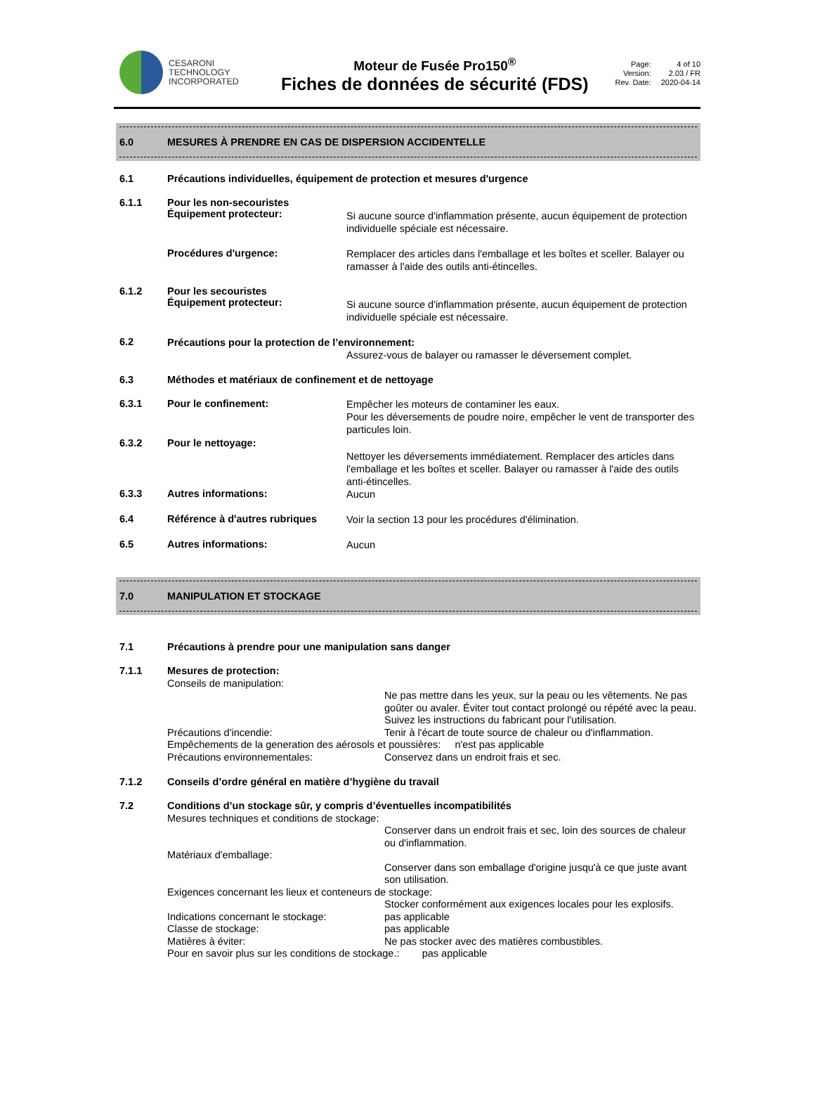CESARONI
TECHNOLOGY
INCORPORATED
Moteur de Fusée Pro150<sup>®</sup>
Fiches de données de sécurité (FDS)
Page: 4 of 10 Version: 2.03 / FR Rev. Date: 2020-04-14
6.0 MESURES À PRENDRE EN CAS DE DISPERSION ACCIDENTELLE
6.1 Précautions individuelles, équipement de protection et mesures d'urgence
6.1.1 Pour les non-secouristes
Équipement protecteur:
Si aucune source d'inflammation présente, aucun équipement de protection individuelle spéciale est nécessaire.
Procédures d'urgence:
Remplacer des articles dans l'emballage et les boîtes et sceller. Balayer ou ramasser à l'aide des outils anti-étincelles.
6.1.2 Pour les secouristes
Équipement protecteur:
Si aucune source d'inflammation présente, aucun équipement de protection individuelle spéciale est nécessaire.
6.2
Précautions pour la protection de l’environnement:
Assurez-vous de balayer ou ramasser le déversement complet.
6.3 Méthodes et matériaux de confinement et de nettoyage
6.3.1 Pour le confinement:
Empêcher les moteurs de contaminer les eaux.
Pour les déversements de poudre noire, empêcher le vent de transporter des particules loin.
6.3.2 Pour le nettoyage:
Nettoyer les déversements immédiatement. Remplacer des articles dans l'emballage et les boîtes et sceller. Balayer ou ramasser à l'aide des outils anti-étincelles.
6.3.3 Autres informations:
Aucun
6.4 Référence à d'autres rubriques
Voir la section 13 pour les procédures d'élimination.
6.5 Autres informations:
Aucun
7.0 MANIPULATION ET STOCKAGE
7.1 Précautions à prendre pour une manipulation sans danger
7.1.1
Mesures de protection:
Conseils de manipulation:
Ne pas mettre dans les yeux, sur la peau ou les vêtements. Ne pas goûter ou avaler. Éviter tout contact prolongé ou répété avec la peau. Suivez les instructions du fabricant pour l'utilisation.
Précautions d'incendie: Tenir à l'écart de toute source de chaleur ou d'inflammation.
Empêchements de la generation des aérosols et poussières: n'est pas applicable
Précautions environnementales: Conservez dans un endroit frais et sec.
7.1.2 Conseils d’ordre général en matière d’hygiène du travail
7.2
Conditions d’un stockage sûr, y compris d’éventuelles incompatibilités
Mesures techniques et conditions de stockage:
Conserver dans un endroit frais et sec, loin des sources de chaleur ou d'inflammation.
Matériaux d'emballage:
Conserver dans son emballage d'origine jusqu'à ce que juste avant son utilisation.
Exigences concernant les lieux et conteneurs de stockage:
Stocker conformément aux exigences locales pour les explosifs.
Indications concernant le stockage: pas applicable
Classe de stockage: pas applicable
Matières à éviter: Ne pas stocker avec des matières combustibles.
Pour en savoir plus sur les conditions de stockage.: pas applicable